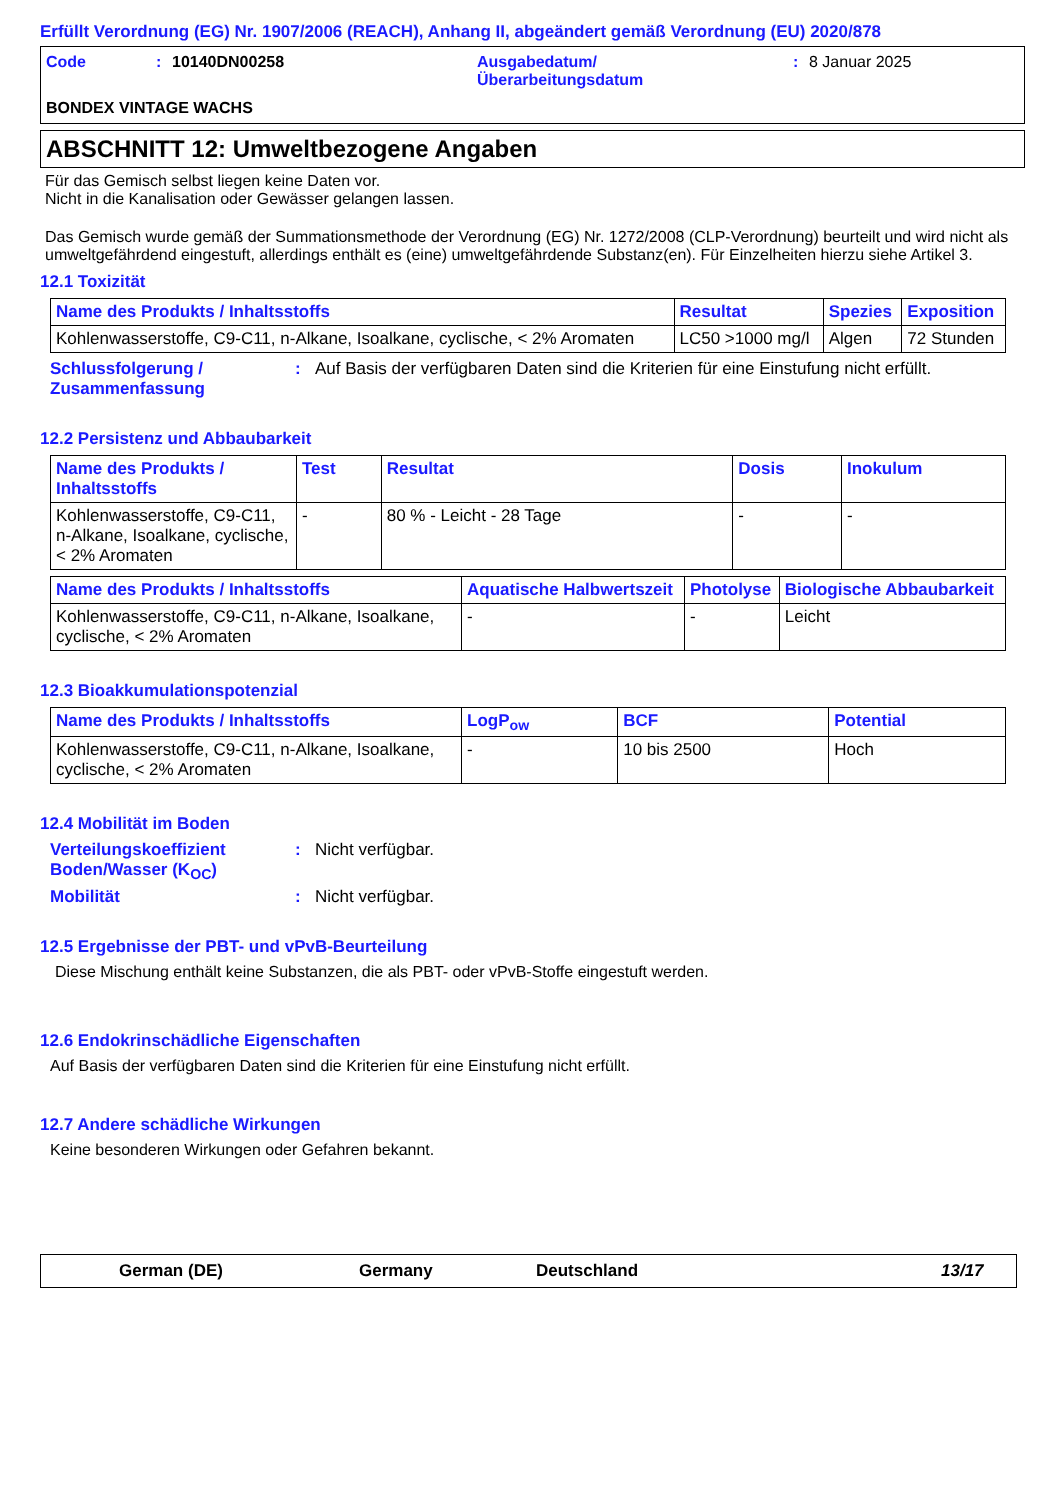Erfüllt Verordnung (EG) Nr. 1907/2006 (REACH), Anhang II, abgeändert gemäß Verordnung (EU) 2020/878
Code: 10140DN00258 Ausgabedatum/
Überarbeitungsdatum: 8 Januar 2025
BONDEX VINTAGE WACHS
ABSCHNITT 12: Umweltbezogene Angaben
Für das Gemisch selbst liegen keine Daten vor.
Nicht in die Kanalisation oder Gewässer gelangen lassen.
Das Gemisch wurde gemäß der Summationsmethode der Verordnung (EG) Nr. 1272/2008 (CLP-Verordnung) beurteilt und wird nicht als umweltgefährdend eingestuft, allerdings enthält es (eine) umweltgefährdende Substanz(en). Für Einzelheiten hierzu siehe Artikel 3.
12.1 Toxizität
| Name des Produkts / Inhaltsstoffs | Resultat | Spezies | Exposition |
| --- | --- | --- | --- |
| Kohlenwasserstoffe, C9-C11, n-Alkane, Isoalkane, cyclische, < 2% Aromaten | LC50 >1000 mg/l | Algen | 72 Stunden |
Schlussfolgerung / Zusammenfassung: Auf Basis der verfügbaren Daten sind die Kriterien für eine Einstufung nicht erfüllt.
12.2 Persistenz und Abbaubarkeit
| Name des Produkts / Inhaltsstoffs | Test | Resultat | Dosis | Inokulum |
| --- | --- | --- | --- | --- |
| Kohlenwasserstoffe, C9-C11, n-Alkane, Isoalkane, cyclische, < 2% Aromaten | - | 80 % - Leicht - 28 Tage | - | - |
| Name des Produkts / Inhaltsstoffs | Aquatische Halbwertszeit | Photolyse | Biologische Abbaubarkeit |
| --- | --- | --- | --- |
| Kohlenwasserstoffe, C9-C11, n-Alkane, Isoalkane, cyclische, < 2% Aromaten | - | - | Leicht |
12.3 Bioakkumulationspotenzial
| Name des Produkts / Inhaltsstoffs | LogP<sub>ow</sub> | BCF | Potential |
| --- | --- | --- | --- |
| Kohlenwasserstoffe, C9-C11, n-Alkane, Isoalkane, cyclische, < 2% Aromaten | - | 10 bis 2500 | Hoch |
12.4 Mobilität im Boden
Verteilungskoeffizient Boden/Wasser (K<sub>OC</sub>): Nicht verfügbar.
Mobilität: Nicht verfügbar.
12.5 Ergebnisse der PBT- und vPvB-Beurteilung
Diese Mischung enthält keine Substanzen, die als PBT- oder vPvB-Stoffe eingestuft werden.
12.6 Endokrinschädliche Eigenschaften
Auf Basis der verfügbaren Daten sind die Kriterien für eine Einstufung nicht erfüllt.
12.7 Andere schädliche Wirkungen
Keine besonderen Wirkungen oder Gefahren bekannt.
German (DE) Germany Deutschland 13/17